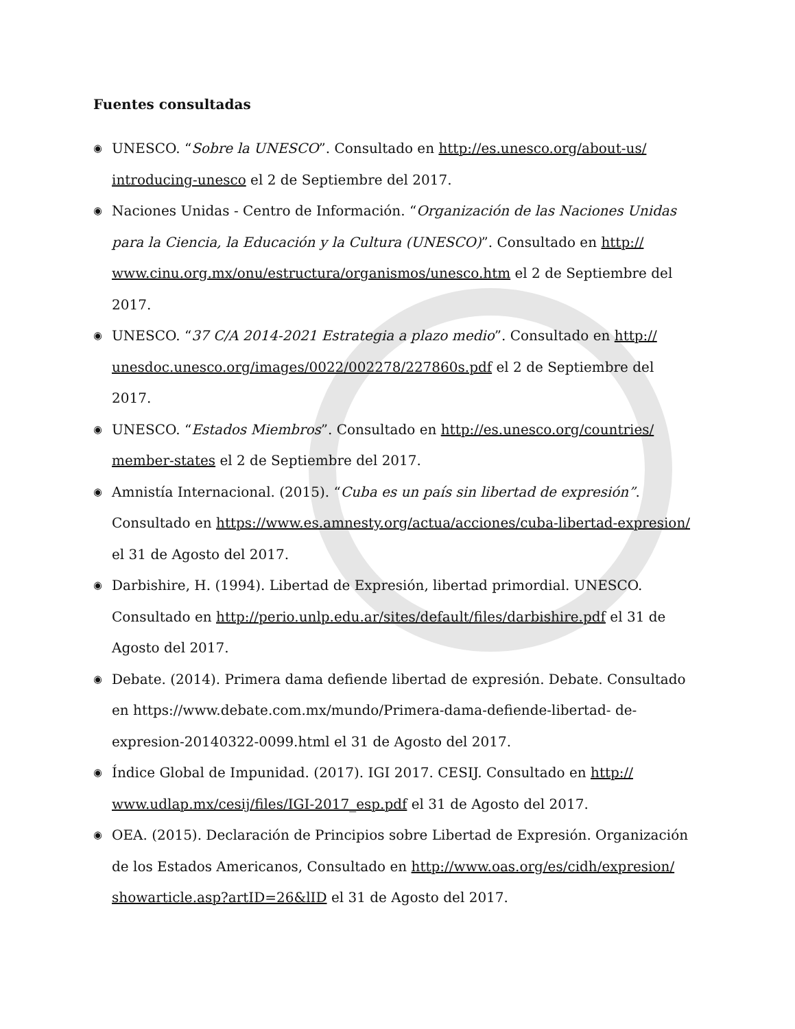Fuentes consultadas
◉ UNESCO. “Sobre la UNESCO”. Consultado en http://es.unesco.org/about-us/ introducing-unesco el 2 de Septiembre del 2017.
◉ Naciones Unidas - Centro de Información. “Organización de las Naciones Unidas para la Ciencia, la Educación y la Cultura (UNESCO)”. Consultado en http:// www.cinu.org.mx/onu/estructura/organismos/unesco.htm el 2 de Septiembre del 2017.
◉ UNESCO. “37 C/A 2014-2021 Estrategia a plazo medio”. Consultado en http:// unesdoc.unesco.org/images/0022/002278/227860s.pdf el 2 de Septiembre del 2017.
◉ UNESCO. “Estados Miembros”. Consultado en http://es.unesco.org/countries/ member-states el 2 de Septiembre del 2017.
◉ Amnistía Internacional. (2015). “Cuba es un país sin libertad de expresión”. Consultado en https://www.es.amnesty.org/actua/acciones/cuba-libertad-expresion/ el 31 de Agosto del 2017.
◉ Darbishire, H. (1994). Libertad de Expresión, libertad primordial. UNESCO. Consultado en http://perio.unlp.edu.ar/sites/default/files/darbishire.pdf el 31 de Agosto del 2017.
◉ Debate. (2014). Primera dama defiende libertad de expresión. Debate. Consultado en https://www.debate.com.mx/mundo/Primera-dama-defiende-libertad- de-expresion-20140322-0099.html el 31 de Agosto del 2017.
◉ Índice Global de Impunidad. (2017). IGI 2017. CESIJ. Consultado en http:// www.udlap.mx/cesij/files/IGI-2017_esp.pdf el 31 de Agosto del 2017.
◉ OEA. (2015). Declaración de Principios sobre Libertad de Expresión. Organización de los Estados Americanos, Consultado en http://www.oas.org/es/cidh/expresion/ showarticle.asp?artID=26&lID el 31 de Agosto del 2017.